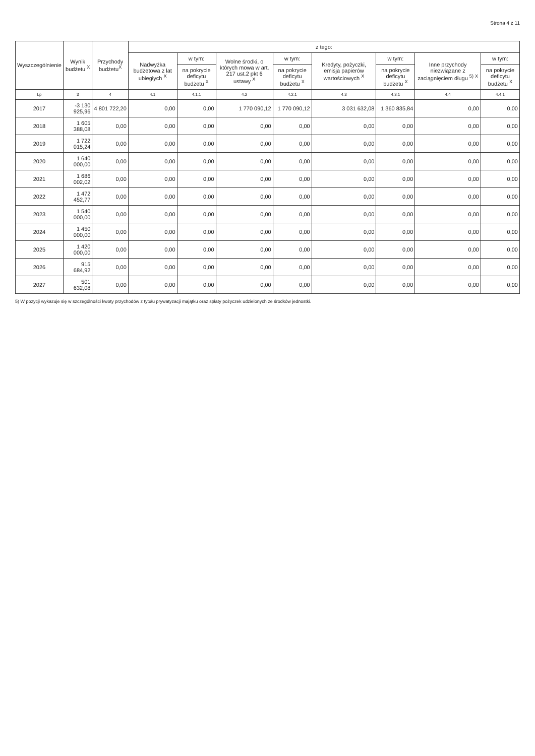Strona 4 z 11
| Wyszczególnienie | Wynik budżetu <sup>X</sup> | Przychody budżetu<sup>X</sup> | z tego: | | | | | | | |
| --- | --- | --- | --- | --- | --- | --- | --- | --- | --- | --- |
| | | | Nadwyżka budżetowa z lat ubiegłych <sup>X</sup> | w tym: | Wolne środki, o których mowa w art. 217 ust.2 pkt 6 ustawy <sup>X</sup> | w tym: | Kredyty, pożyczki, emisja papierów wartościowych <sup>X</sup> | w tym: | Inne przychody niezwiązane z zaciągnięciem długu <sup>5)</sup> <sup>X</sup> | w tym: |
| | | | | na pokrycie deficytu budżetu <sup>X</sup> | | na pokrycie deficytu budżetu <sup>X</sup> | | na pokrycie deficytu budżetu <sup>X</sup> | | na pokrycie deficytu budżetu <sup>X</sup> |
| Lp | 3 | 4 | 4.1 | 4.1.1 | 4.2 | 4.2.1 | 4.3 | 4.3.1 | 4.4 | 4.4.1 |
| 2017 | -3 130 925,96 | 4 801 722,20 | 0,00 | 0,00 | 1 770 090,12 | 1 770 090,12 | 3 031 632,08 | 1 360 835,84 | 0,00 | 0,00 |
| 2018 | 1 605 388,08 | 0,00 | 0,00 | 0,00 | 0,00 | 0,00 | 0,00 | 0,00 | 0,00 | 0,00 |
| 2019 | 1 722 015,24 | 0,00 | 0,00 | 0,00 | 0,00 | 0,00 | 0,00 | 0,00 | 0,00 | 0,00 |
| 2020 | 1 640 000,00 | 0,00 | 0,00 | 0,00 | 0,00 | 0,00 | 0,00 | 0,00 | 0,00 | 0,00 |
| 2021 | 1 686 002,02 | 0,00 | 0,00 | 0,00 | 0,00 | 0,00 | 0,00 | 0,00 | 0,00 | 0,00 |
| 2022 | 1 472 452,77 | 0,00 | 0,00 | 0,00 | 0,00 | 0,00 | 0,00 | 0,00 | 0,00 | 0,00 |
| 2023 | 1 540 000,00 | 0,00 | 0,00 | 0,00 | 0,00 | 0,00 | 0,00 | 0,00 | 0,00 | 0,00 |
| 2024 | 1 450 000,00 | 0,00 | 0,00 | 0,00 | 0,00 | 0,00 | 0,00 | 0,00 | 0,00 | 0,00 |
| 2025 | 1 420 000,00 | 0,00 | 0,00 | 0,00 | 0,00 | 0,00 | 0,00 | 0,00 | 0,00 | 0,00 |
| 2026 | 915 684,92 | 0,00 | 0,00 | 0,00 | 0,00 | 0,00 | 0,00 | 0,00 | 0,00 | 0,00 |
| 2027 | 501 632,08 | 0,00 | 0,00 | 0,00 | 0,00 | 0,00 | 0,00 | 0,00 | 0,00 | 0,00 |
5) W pozycji wykazuje się w szczególności kwoty przychodów z tytułu prywatyzacji majątku oraz spłaty pożyczek udzielonych ze środków jednostki.